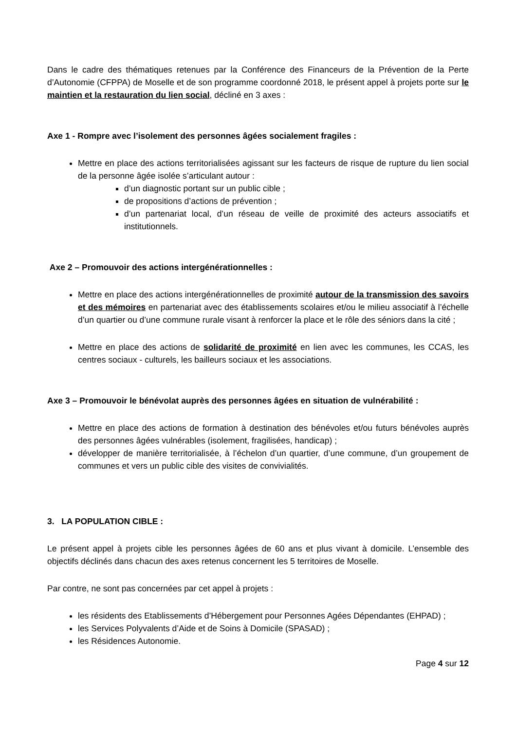Dans le cadre des thématiques retenues par la Conférence des Financeurs de la Prévention de la Perte d’Autonomie (CFPPA) de Moselle et de son programme coordonné 2018, le présent appel à projets porte sur le maintien et la restauration du lien social, décliné en 3 axes :
Axe 1 - Rompre avec l’isolement des personnes âgées socialement fragiles :
Mettre en place des actions territorialisées agissant sur les facteurs de risque de rupture du lien social de la personne âgée isolée s’articulant autour :
d’un diagnostic portant sur un public cible ;
de propositions d’actions de prévention ;
d’un partenariat local, d’un réseau de veille de proximité des acteurs associatifs et institutionnels.
Axe 2 – Promouvoir des actions intergénérationnelles :
Mettre en place des actions intergénérationnelles de proximité autour de la transmission des savoirs et des mémoires en partenariat avec des établissements scolaires et/ou le milieu associatif à l’échelle d’un quartier ou d’une commune rurale visant à renforcer la place et le rôle des séniors dans la cité ;
Mettre en place des actions de solidarité de proximité en lien avec les communes, les CCAS, les centres sociaux - culturels, les bailleurs sociaux et les associations.
Axe 3 – Promouvoir le bénévolat auprès des personnes âgées en situation de vulnérabilité :
Mettre en place des actions de formation à destination des bénévoles et/ou futurs bénévoles auprès des personnes âgées vulnérables (isolement, fragilisées, handicap) ;
développer de manière territorialisée, à l’échelon d’un quartier, d’une commune, d’un groupement de communes et vers un public cible des visites de convivialités.
3. LA POPULATION CIBLE :
Le présent appel à projets cible les personnes âgées de 60 ans et plus vivant à domicile. L’ensemble des objectifs déclinés dans chacun des axes retenus concernent les 5 territoires de Moselle.
Par contre, ne sont pas concernées par cet appel à projets :
les résidents des Etablissements d’Hébergement pour Personnes Agées Dépendantes (EHPAD) ;
les Services Polyvalents d’Aide et de Soins à Domicile (SPASAD) ;
les Résidences Autonomie.
Page 4 sur 12